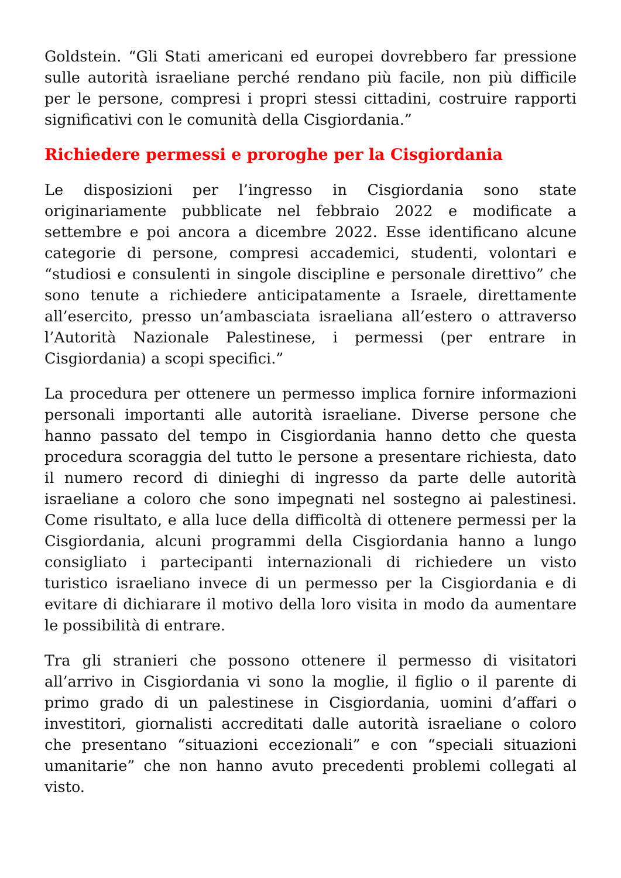Goldstein. “Gli Stati americani ed europei dovrebbero far pressione sulle autorità israeliane perché rendano più facile, non più difficile per le persone, compresi i propri stessi cittadini, costruire rapporti significativi con le comunità della Cisgiordania.”
Richiedere permessi e proroghe per la Cisgiordania
Le disposizioni per l’ingresso in Cisgiordania sono state originariamente pubblicate nel febbraio 2022 e modificate a settembre e poi ancora a dicembre 2022. Esse identificano alcune categorie di persone, compresi accademici, studenti, volontari e “studiosi e consulenti in singole discipline e personale direttivo” che sono tenute a richiedere anticipatamente a Israele, direttamente all’esercito, presso un’ambasciata israeliana all’estero o attraverso l’Autorità Nazionale Palestinese, i permessi (per entrare in Cisgiordania) a scopi specifici.”
La procedura per ottenere un permesso implica fornire informazioni personali importanti alle autorità israeliane. Diverse persone che hanno passato del tempo in Cisgiordania hanno detto che questa procedura scoraggia del tutto le persone a presentare richiesta, dato il numero record di dinieghi di ingresso da parte delle autorità israeliane a coloro che sono impegnati nel sostegno ai palestinesi. Come risultato, e alla luce della difficoltà di ottenere permessi per la Cisgiordania, alcuni programmi della Cisgiordania hanno a lungo consigliato i partecipanti internazionali di richiedere un visto turistico israeliano invece di un permesso per la Cisgiordania e di evitare di dichiarare il motivo della loro visita in modo da aumentare le possibilità di entrare.
Tra gli stranieri che possono ottenere il permesso di visitatori all’arrivo in Cisgiordania vi sono la moglie, il figlio o il parente di primo grado di un palestinese in Cisgiordania, uomini d’affari o investitori, giornalisti accreditati dalle autorità israeliane o coloro che presentano “situazioni eccezionali” e con “speciali situazioni umanitarie” che non hanno avuto precedenti problemi collegati al visto.